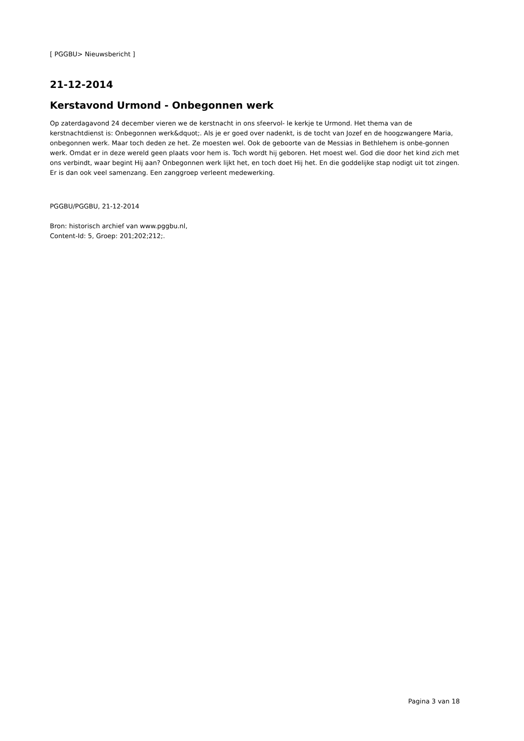[ PGGBU> Nieuwsbericht ]
21-12-2014
Kerstavond Urmond - Onbegonnen werk
Op zaterdagavond 24 december vieren we de kerstnacht in ons sfeervol- le kerkje te Urmond. Het thema van de kerstnachtdienst is: Onbegonnen werk&dquot;. Als je er goed over nadenkt, is de tocht van Jozef en de hoogzwangere Maria, onbegonnen werk. Maar toch deden ze het. Ze moesten wel. Ook de geboorte van de Messias in Bethlehem is onbe-gonnen werk. Omdat er in deze wereld geen plaats voor hem is. Toch wordt hij geboren. Het moest wel. God die door het kind zich met ons verbindt, waar begint Hij aan? Onbegonnen werk lijkt het, en toch doet Hij het. En die goddelijke stap nodigt uit tot zingen. Er is dan ook veel samenzang. Een zanggroep verleent medewerking.
PGGBU/PGGBU, 21-12-2014
Bron: historisch archief van www.pggbu.nl,
Content-Id: 5, Groep: 201;202;212;.
Pagina 3 van 18